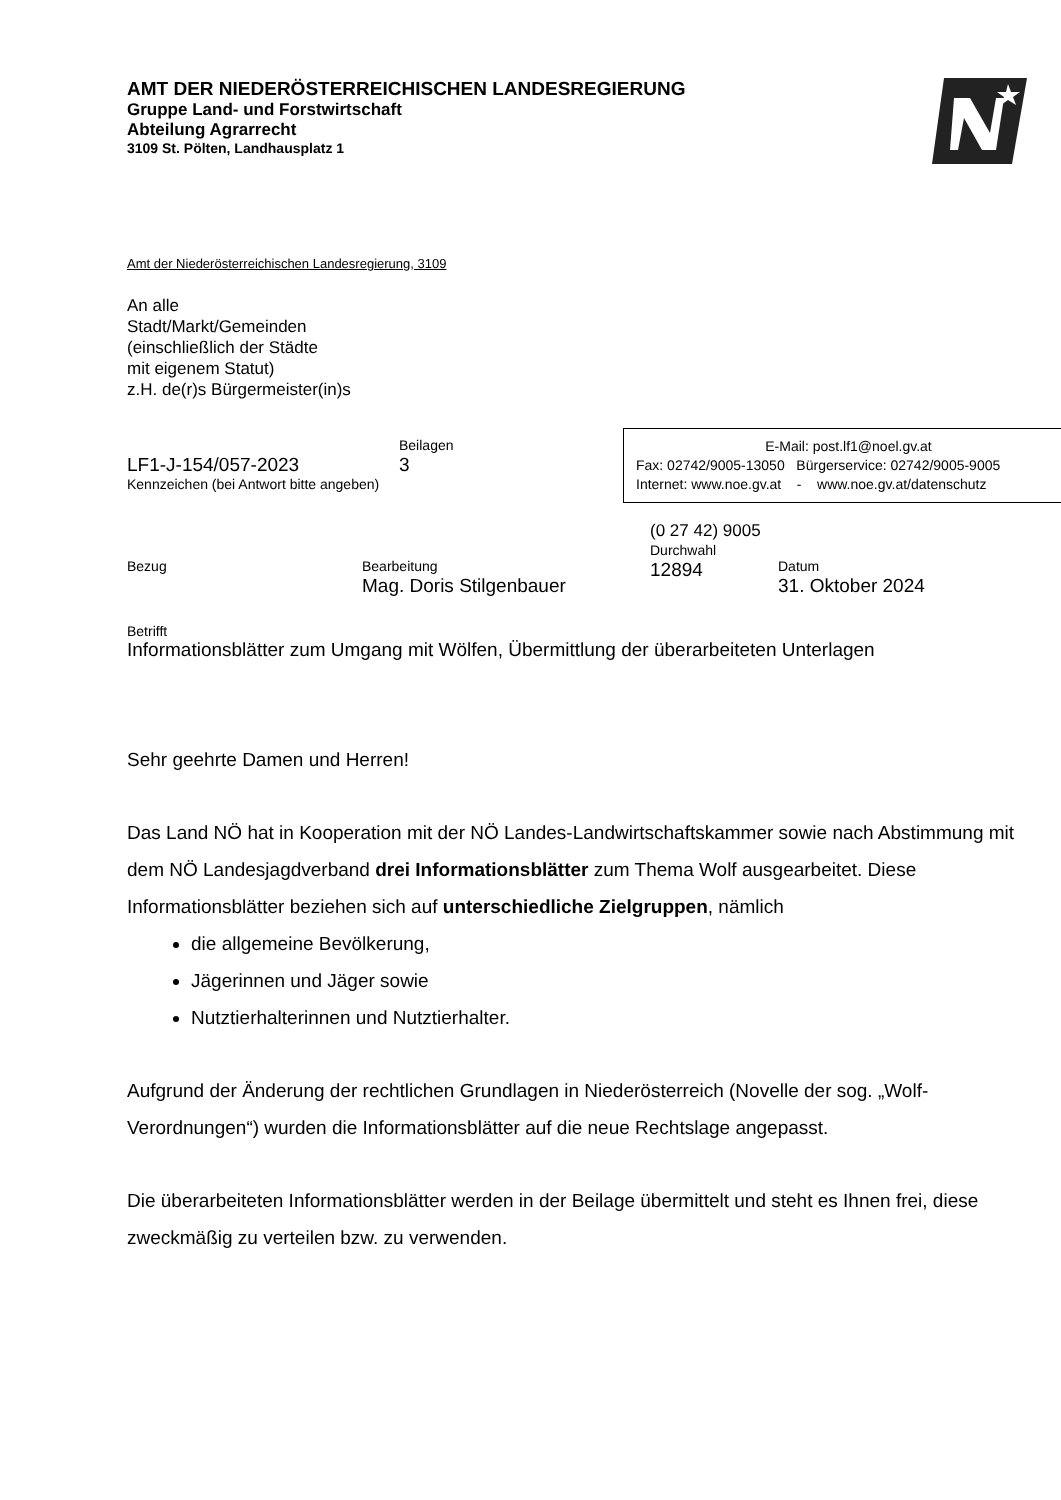AMT DER NIEDERÖSTERREICHISCHEN LANDESREGIERUNG
Gruppe Land- und Forstwirtschaft
Abteilung Agrarrecht
3109 St. Pölten, Landhausplatz 1
Amt der Niederösterreichischen Landesregierung, 3109
An alle
Stadt/Markt/Gemeinden
(einschließlich der Städte
mit eigenem Statut)
z.H. de(r)s Bürgermeister(in)s
LF1-J-154/057-2023
Beilagen
3
Kennzeichen (bei Antwort bitte angeben)
E-Mail: post.lf1@noel.gv.at
Fax: 02742/9005-13050 Bürgerservice: 02742/9005-9005
Internet: www.noe.gv.at - www.noe.gv.at/datenschutz
Bezug
Bearbeitung
Mag. Doris Stilgenbauer
(0 27 42) 9005
Durchwahl
12894
Datum
31. Oktober 2024
Betrifft
Informationsblätter zum Umgang mit Wölfen, Übermittlung der überarbeiteten Unterlagen
Sehr geehrte Damen und Herren!
Das Land NÖ hat in Kooperation mit der NÖ Landes-Landwirtschaftskammer sowie nach Abstimmung mit dem NÖ Landesjagdverband drei Informationsblätter zum Thema Wolf ausgearbeitet. Diese Informationsblätter beziehen sich auf unterschiedliche Zielgruppen, nämlich
die allgemeine Bevölkerung,
Jägerinnen und Jäger sowie
Nutztierhalterinnen und Nutztierhalter.
Aufgrund der Änderung der rechtlichen Grundlagen in Niederösterreich (Novelle der sog. „Wolf-Verordnungen“) wurden die Informationsblätter auf die neue Rechtslage angepasst.
Die überarbeiteten Informationsblätter werden in der Beilage übermittelt und steht es Ihnen frei, diese zweckmäßig zu verteilen bzw. zu verwenden.